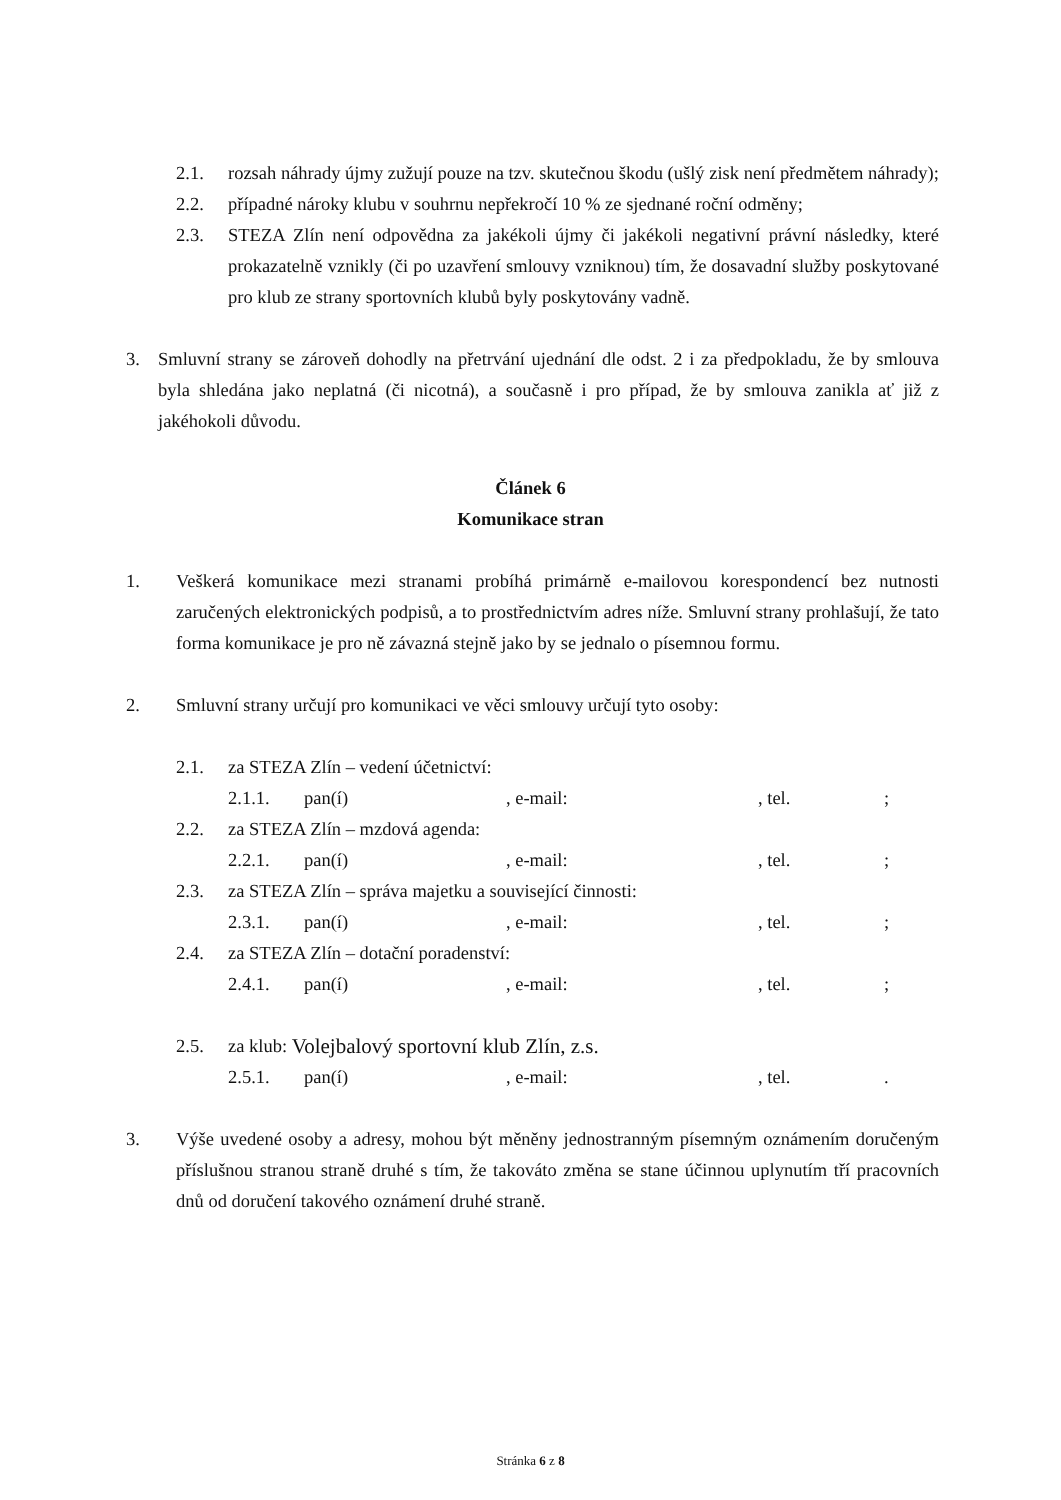2.1. rozsah náhrady újmy zužují pouze na tzv. skutečnou škodu (ušlý zisk není předmětem náhrady);
2.2. případné nároky klubu v souhrnu nepřekročí 10 % ze sjednané roční odměny;
2.3. STEZA Zlín není odpovědna za jakékoli újmy či jakékoli negativní právní následky, které prokazatelně vznikly (či po uzavření smlouvy vzniknou) tím, že dosavadní služby poskytované pro klub ze strany sportovních klubů byly poskytovány vadně.
3. Smluvní strany se zároveň dohodly na přetrvání ujednání dle odst. 2 i za předpokladu, že by smlouva byla shledána jako neplatná (či nicotná), a současně i pro případ, že by smlouva zanikla ať již z jakéhokoli důvodu.
Článek 6
Komunikace stran
1. Veškerá komunikace mezi stranami probíhá primárně e-mailovou korespondencí bez nutnosti zaručených elektronických podpisů, a to prostřednictvím adres níže. Smluvní strany prohlašují, že tato forma komunikace je pro ně závazná stejně jako by se jednalo o písemnou formu.
2. Smluvní strany určují pro komunikaci ve věci smlouvy určují tyto osoby:
2.1. za STEZA Zlín – vedení účetnictví:
2.1.1. pan(í), e-mail:, tel.;
2.2. za STEZA Zlín – mzdová agenda:
2.2.1. pan(í), e-mail:, tel.;
2.3. za STEZA Zlín – správa majetku a související činnosti:
2.3.1. pan(í), e-mail:, tel.;
2.4. za STEZA Zlín – dotační poradenství:
2.4.1. pan(í), e-mail:, tel.;
2.5. za klub: Volejbalový sportovní klub Zlín, z.s.
2.5.1. pan(í), e-mail:, tel..
3. Výše uvedené osoby a adresy, mohou být měněny jednostranným písemným oznámením doručeným příslušnou stranou straně druhé s tím, že takováto změna se stane účinnou uplynutím tří pracovních dnů od doručení takového oznámení druhé straně.
Stránka 6 z 8